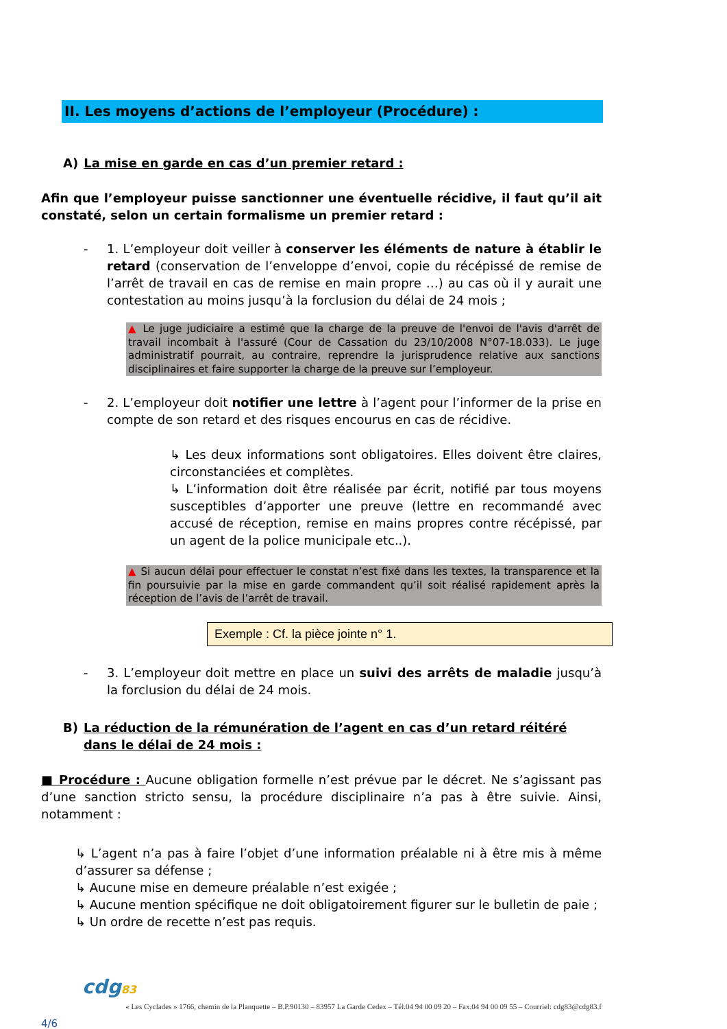II. Les moyens d’actions de l’employeur (Procédure) :
A) La mise en garde en cas d’un premier retard :
Afin que l’employeur puisse sanctionner une éventuelle récidive, il faut qu’il ait constaté, selon un certain formalisme un premier retard :
- 1. L’employeur doit veiller à conserver les éléments de nature à établir le retard (conservation de l’enveloppe d’envoi, copie du récépissé de remise de l’arrêt de travail en cas de remise en main propre …) au cas où il y aurait une contestation au moins jusqu’à la forclusion du délai de 24 mois ;
▲ Le juge judiciaire a estimé que la charge de la preuve de l'envoi de l'avis d'arrêt de travail incombait à l'assuré (Cour de Cassation du 23/10/2008 N°07-18.033). Le juge administratif pourrait, au contraire, reprendre la jurisprudence relative aux sanctions disciplinaires et faire supporter la charge de la preuve sur l’employeur.
- 2. L’employeur doit notifier une lettre à l’agent pour l’informer de la prise en compte de son retard et des risques encourus en cas de récidive.
↳ Les deux informations sont obligatoires. Elles doivent être claires, circonstanciées et complètes.
↳ L’information doit être réalisée par écrit, notifié par tous moyens susceptibles d’apporter une preuve (lettre en recommandé avec accusé de réception, remise en mains propres contre récépissé, par un agent de la police municipale etc..).
▲ Si aucun délai pour effectuer le constat n’est fixé dans les textes, la transparence et la fin poursuivie par la mise en garde commandent qu’il soit réalisé rapidement après la réception de l’avis de l’arrêt de travail.
Exemple : Cf. la pièce jointe n° 1.
- 3. L’employeur doit mettre en place un suivi des arrêts de maladie jusqu’à la forclusion du délai de 24 mois.
B) La réduction de la rémunération de l’agent en cas d’un retard réitéré dans le délai de 24 mois :
■ Procédure : Aucune obligation formelle n’est prévue par le décret. Ne s’agissant pas d’une sanction stricto sensu, la procédure disciplinaire n’a pas à être suivie. Ainsi, notamment :
↳ L’agent n’a pas à faire l’objet d’une information préalable ni à être mis à même d’assurer sa défense ;
↳ Aucune mise en demeure préalable n’est exigée ;
↳ Aucune mention spécifique ne doit obligatoirement figurer sur le bulletin de paie ;
↳ Un ordre de recette n’est pas requis.
cdg83
« Les Cyclades » 1766, chemin de la Planquette – B.P.90130 – 83957 La Garde Cedex – Tél.04 94 00 09 20 – Fax.04 94 00 09 55 – Courriel: cdg83@cdg83.f
4/6